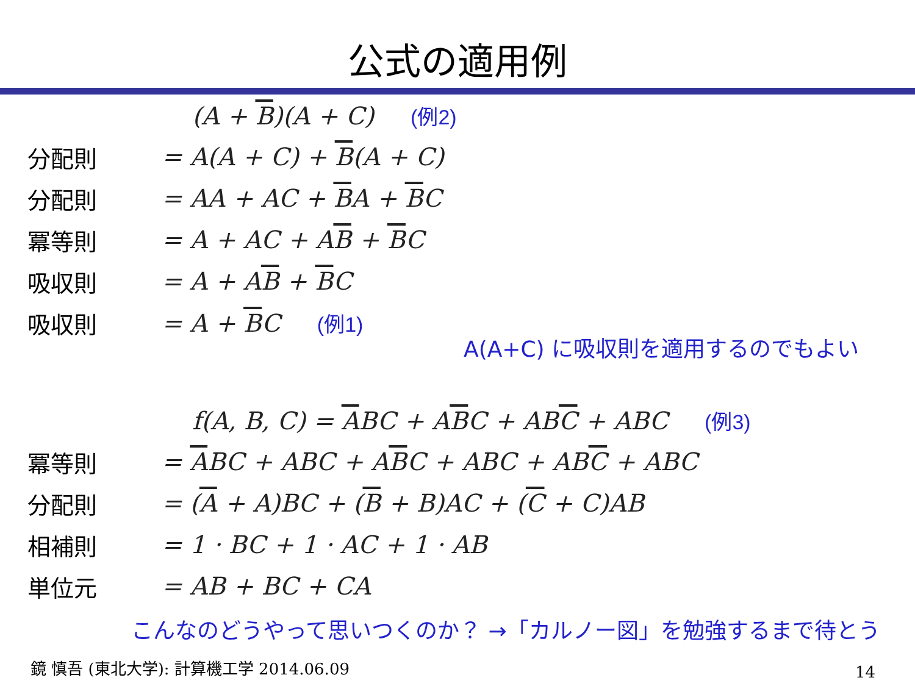公式の適用例
(A + B)(A + C) (例2)
分配則 = A(A + C) + B(A + C)
分配則 = AA + AC + BA + BC
冪等則 = A + AC + AB + BC
吸収則 = A + AB + BC
吸収則 = A + BC (例1)
A(A+C) に吸収則を適用するのでもよい
f(A, B, C) = ABC + ABC + ABC + ABC (例3)
冪等則
= ABC + ABC + ABC + ABC + ABC + ABC
分配則
= (A + A)BC + (B + B)AC + (C + C)AB
相補則 = 1 · BC + 1 · AC + 1 · AB
単位元 = AB + BC + CA
こんなのどうやって思いつくのか？ →「カルノー図」を勉強するまで待とう
鏡 慎吾 (東北大学): 計算機工学 2014.06.09
14